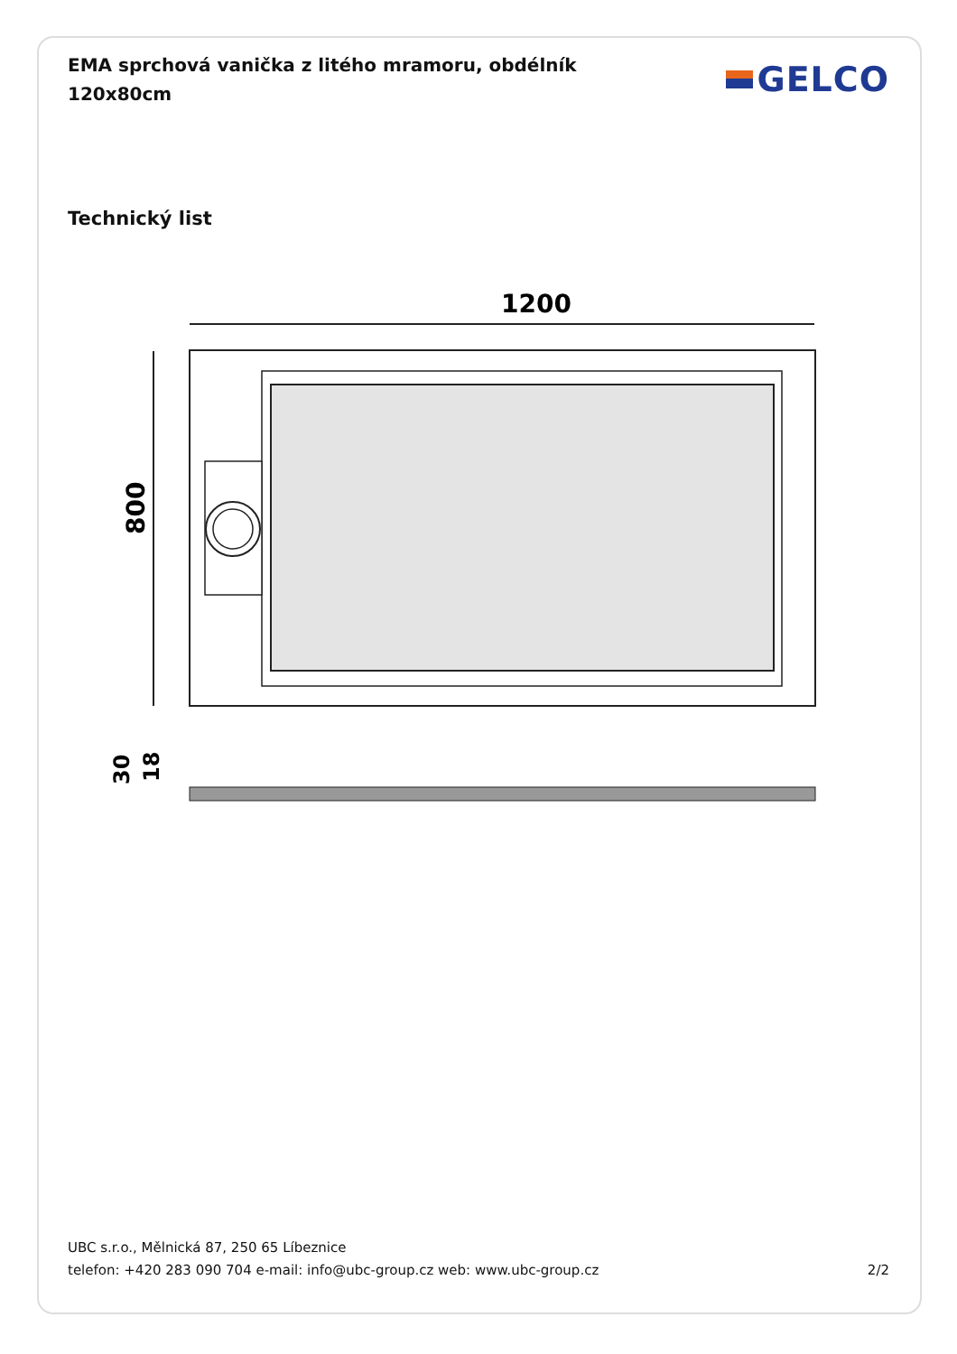EMA sprchová vanička z litého mramoru, obdélník 120x80cm
GELCO
Technický list
1200
800
30
18
UBC s.r.o., Mělnická 87, 250 65 Líbeznice
telefon: +420 283 090 704 e-mail: info@ubc-group.cz web: www.ubc-group.cz 2/2